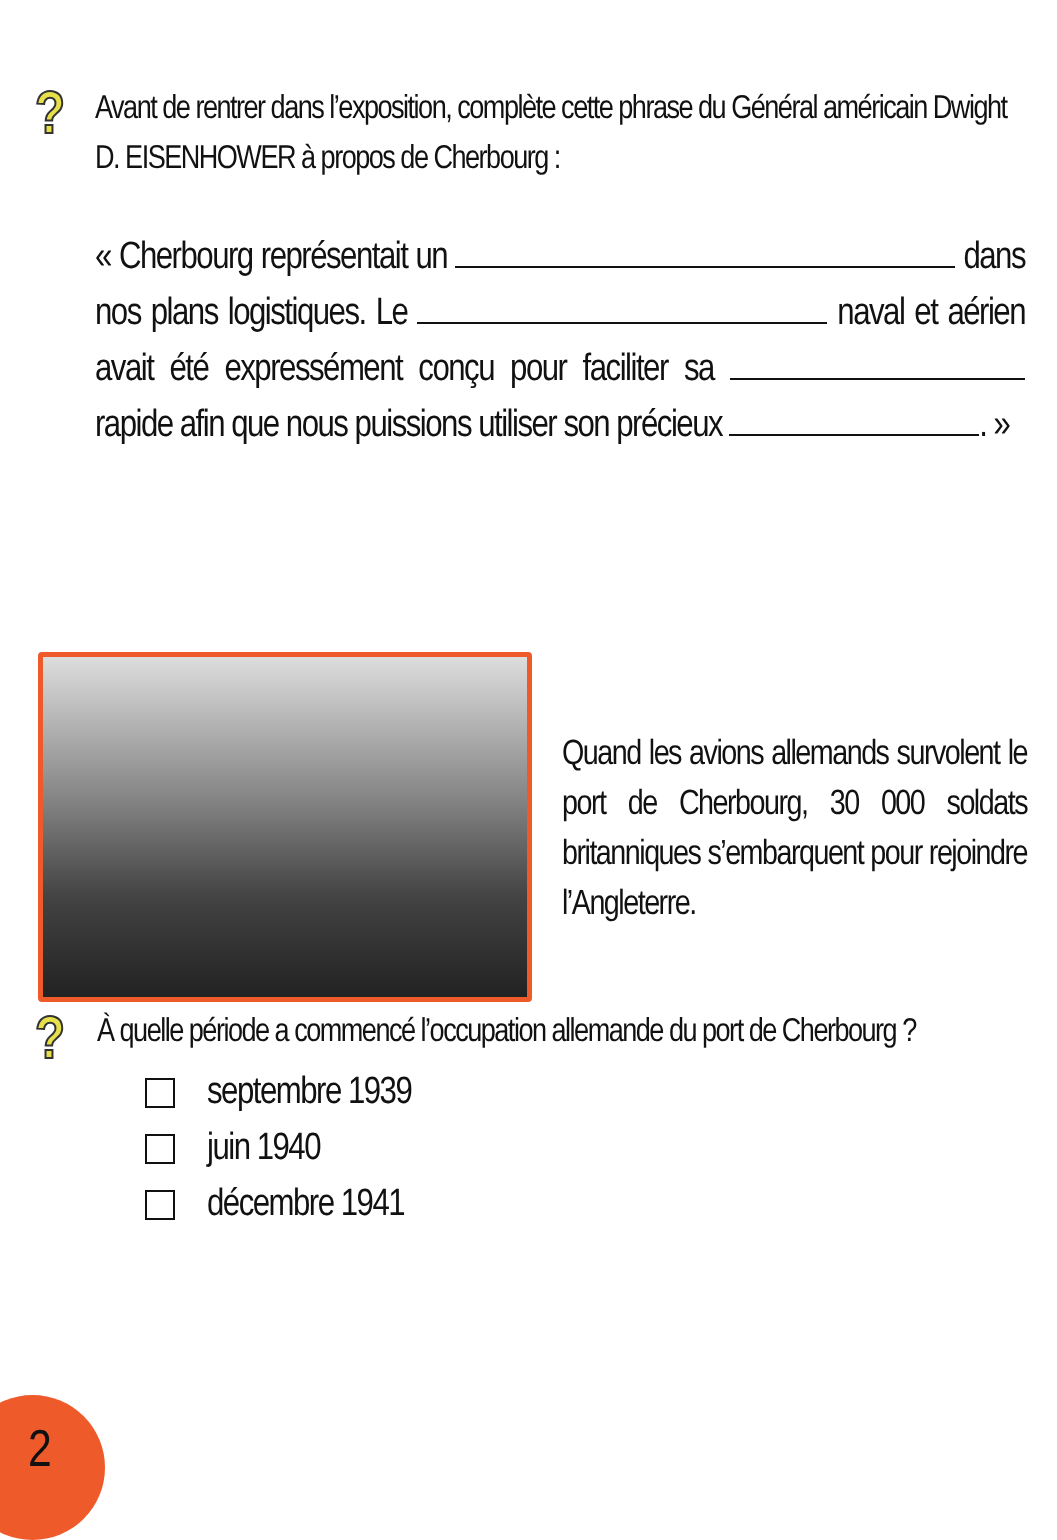?
Avant de rentrer dans l’exposition, complète cette phrase du Général américain Dwight D. EISENHOWER à propos de Cherbourg :
« Cherbourg représentait un dans nos plans logistiques. Le naval et aérien avait été expressément conçu pour faciliter sa rapide afin que nous puissions utiliser son précieux . »
Quand les avions allemands survolent le port de Cherbourg, 30 000 soldats britanniques s’embarquent pour rejoindre l’Angleterre.
?
À quelle période a commencé l’occupation allemande du port de Cherbourg ?
septembre 1939
juin 1940
décembre 1941
2